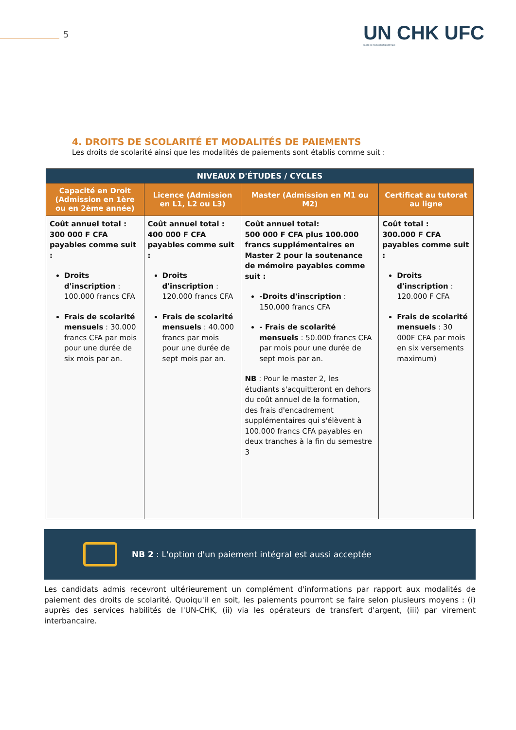5
UN CHK UFC
UNITE DE FORMATION CONTINUE
4. DROITS DE SCOLARITÉ ET MODALITÉS DE PAIEMENTS
Les droits de scolarité ainsi que les modalités de paiements sont établis comme suit :
| NIVEAUX D'ÉTUDES / CYCLES | | | |
| --- | --- | --- | --- |
| Capacité en Droit (Admission en 1ère ou en 2ème année) | Licence (Admission en L1, L2 ou L3) | Master (Admission en M1 ou M2) | Certificat au tutorat au ligne |
| Coût annuel total : 300 000 F CFA payables comme suit : Droits d'inscription : 100.000 francs CFA Frais de scolarité mensuels : 30.000 francs CFA par mois pour une durée de six mois par an. | Coût annuel total : 400 000 F CFA payables comme suit : Droits d'inscription : 120.000 francs CFA Frais de scolarité mensuels : 40.000 francs par mois pour une durée de sept mois par an. | Coût annuel total: 500 000 F CFA plus 100.000 francs supplémentaires en Master 2 pour la soutenance de mémoire payables comme suit : -Droits d'inscription : 150.000 francs CFA - Frais de scolarité mensuels : 50.000 francs CFA par mois pour une durée de sept mois par an. NB : Pour le master 2, les étudiants s'acquitteront en dehors du coût annuel de la formation, des frais d'encadrement supplémentaires qui s'élèvent à 100.000 francs CFA payables en deux tranches à la fin du semestre 3 | Coût total : 300.000 F CFA payables comme suit : Droits d'inscription : 120.000 F CFA Frais de scolarité mensuels : 30 000F CFA par mois en six versements maximum) |
NB 2 : L'option d'un paiement intégral est aussi acceptée
Les candidats admis recevront ultérieurement un complément d'informations par rapport aux modalités de paiement des droits de scolarité. Quoiqu'il en soit, les paiements pourront se faire selon plusieurs moyens : (i) auprès des services habilités de l'UN-CHK, (ii) via les opérateurs de transfert d'argent, (iii) par virement interbancaire.